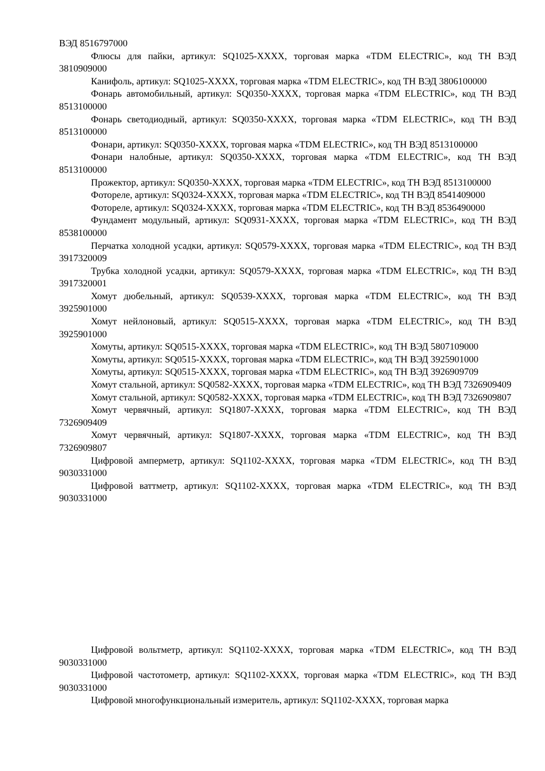ВЭД 8516797000
Флюсы для пайки, артикул: SQ1025-XXXX, торговая марка «TDM ELECTRIC», код ТН ВЭД 3810909000
Канифоль, артикул: SQ1025-XXXX, торговая марка «TDM ELECTRIC», код ТН ВЭД 3806100000
Фонарь автомобильный, артикул: SQ0350-XXXX, торговая марка «TDM ELECTRIC», код ТН ВЭД 8513100000
Фонарь светодиодный, артикул: SQ0350-XXXX, торговая марка «TDM ELECTRIC», код ТН ВЭД 8513100000
Фонари, артикул: SQ0350-XXXX, торговая марка «TDM ELECTRIC», код ТН ВЭД 8513100000
Фонари налобные, артикул: SQ0350-XXXX, торговая марка «TDM ELECTRIC», код ТН ВЭД 8513100000
Прожектор, артикул: SQ0350-XXXX, торговая марка «TDM ELECTRIC», код ТН ВЭД 8513100000
Фотореле, артикул: SQ0324-XXXX, торговая марка «TDM ELECTRIC», код ТН ВЭД 8541409000
Фотореле, артикул: SQ0324-XXXX, торговая марка «TDM ELECTRIC», код ТН ВЭД 8536490000
Фундамент модульный, артикул: SQ0931-XXXX, торговая марка «TDM ELECTRIC», код ТН ВЭД 8538100000
Перчатка холодной усадки, артикул: SQ0579-XXXX, торговая марка «TDM ELECTRIC», код ТН ВЭД 3917320009
Трубка холодной усадки, артикул: SQ0579-XXXX, торговая марка «TDM ELECTRIC», код ТН ВЭД 3917320001
Хомут дюбельный, артикул: SQ0539-XXXX, торговая марка «TDM ELECTRIC», код ТН ВЭД 3925901000
Хомут нейлоновый, артикул: SQ0515-XXXX, торговая марка «TDM ELECTRIC», код ТН ВЭД 3925901000
Хомуты, артикул: SQ0515-XXXX, торговая марка «TDM ELECTRIC», код ТН ВЭД 5807109000
Хомуты, артикул: SQ0515-XXXX, торговая марка «TDM ELECTRIC», код ТН ВЭД 3925901000
Хомуты, артикул: SQ0515-XXXX, торговая марка «TDM ELECTRIC», код ТН ВЭД 3926909709
Хомут стальной, артикул: SQ0582-XXXX, торговая марка «TDM ELECTRIC», код ТН ВЭД 7326909409
Хомут стальной, артикул: SQ0582-XXXX, торговая марка «TDM ELECTRIC», код ТН ВЭД 7326909807
Хомут червячный, артикул: SQ1807-XXXX, торговая марка «TDM ELECTRIC», код ТН ВЭД 7326909409
Хомут червячный, артикул: SQ1807-XXXX, торговая марка «TDM ELECTRIC», код ТН ВЭД 7326909807
Цифровой амперметр, артикул: SQ1102-XXXX, торговая марка «TDM ELECTRIC», код ТН ВЭД 9030331000
Цифровой ваттметр, артикул: SQ1102-XXXX, торговая марка «TDM ELECTRIC», код ТН ВЭД 9030331000
Цифровой вольтметр, артикул: SQ1102-XXXX, торговая марка «TDM ELECTRIC», код ТН ВЭД 9030331000
Цифровой частотометр, артикул: SQ1102-XXXX, торговая марка «TDM ELECTRIC», код ТН ВЭД 9030331000
Цифровой многофункциональный измеритель, артикул: SQ1102-XXXX, торговая марка